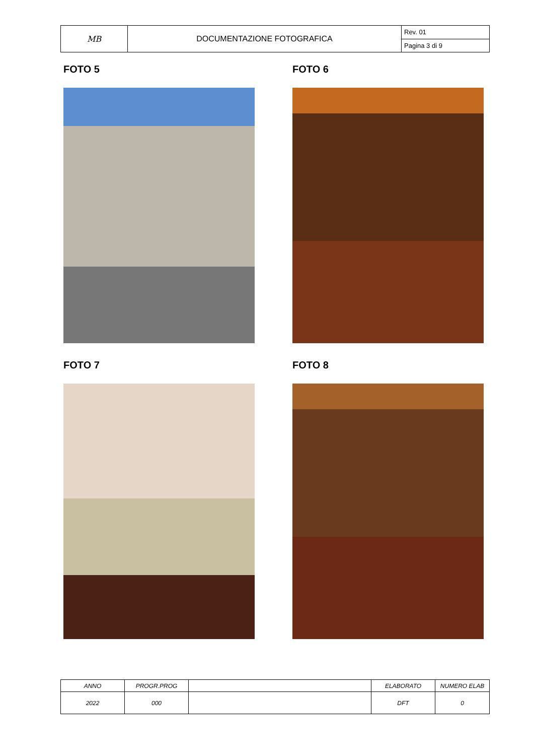| MB | DOCUMENTAZIONE FOTOGRAFICA | Rev. 01 |
| | | Pagina 3 di 9 |
FOTO 5
FOTO 6
FOTO 7
FOTO 8
| ANNO | PROGR.PROG | | ELABORATO | NUMERO ELAB |
| 2022 | 000 | | DFT | 0 |